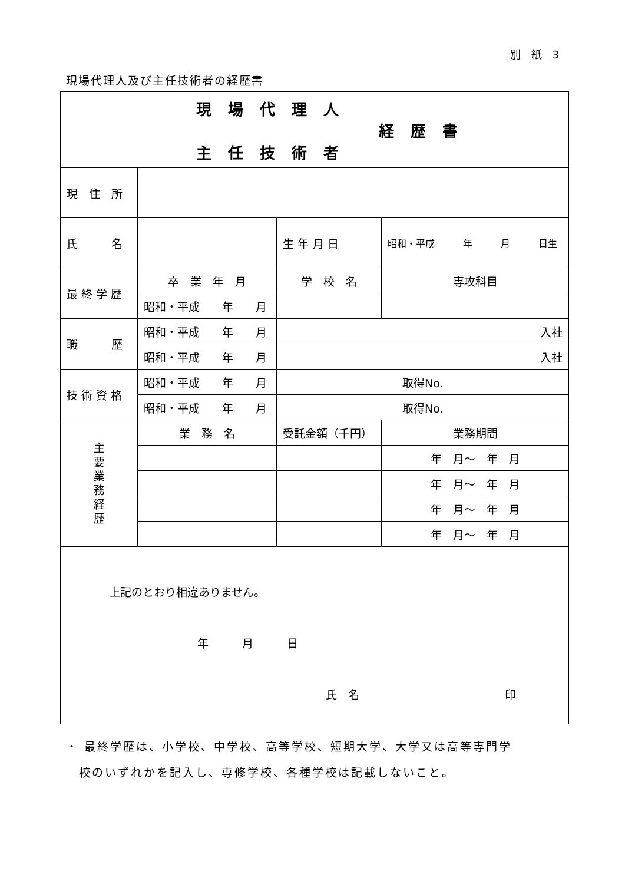別 紙 3
現場代理人及び主任技術者の経歴書
| 現場代理人 経歴書 主任技術者 | | | | |
| 現 住 所 | | | | |
| 氏 名 | | | 生 年 月 日 | 昭和・平成 年 月 日生 |
| 最 終 学 歴 | 卒 業 年 月 | 学 校 名 | | 専攻科目 |
| | 昭和・平成 年 月 | | | |
| 職 歴 | 昭和・平成 年 月 | 入社 | | |
| | 昭和・平成 年 月 | 入社 | | |
| 技 術 資 格 | 昭和・平成 年 月 | 取得No. | | |
| | 昭和・平成 年 月 | 取得No. | | |
| 主 要 業 務 経 歴 | 業 務 名 | 受託金額（千円） | | 業務期間 |
| | | | | 年 月～ 年 月 |
| | | | | 年 月～ 年 月 |
| | | | | 年 月～ 年 月 |
| | | | | 年 月～ 年 月 |
| 上記のとおり相違ありません。 年 月 日 氏 名 印 | | | | |
・ 最終学歴は、小学校、中学校、高等学校、短期大学、大学又は高等専門学
　校のいずれかを記入し、専修学校、各種学校は記載しないこと。